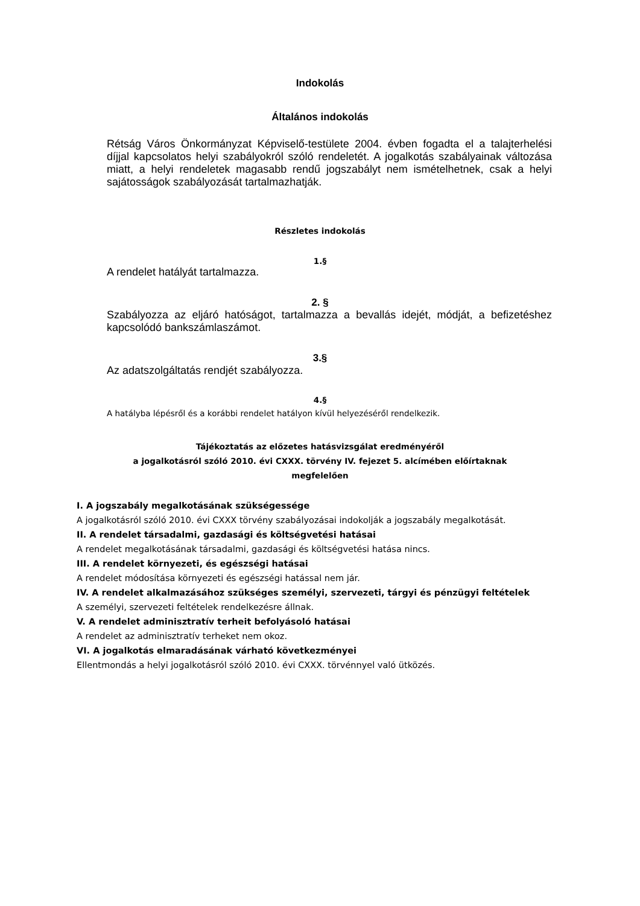Indokolás
Általános indokolás
Rétság Város Önkormányzat Képviselő-testülete 2004. évben fogadta el a talajterhelési díjjal kapcsolatos helyi szabályokról szóló rendeletét. A jogalkotás szabályainak változása miatt, a helyi rendeletek magasabb rendű jogszabályt nem ismételhetnek, csak a helyi sajátosságok szabályozását tartalmazhatják.
Részletes indokolás
1.§
A rendelet hatályát tartalmazza.
2. §
Szabályozza az eljáró hatóságot, tartalmazza a bevallás idejét, módját, a befizetéshez kapcsolódó bankszámlaszámot.
3.§
Az adatszolgáltatás rendjét szabályozza.
4.§
A hatályba lépésről és a korábbi rendelet hatályon kívül helyezéséről rendelkezik.
Tájékoztatás az előzetes hatásvizsgálat eredményéről
a jogalkotásról szóló 2010. évi CXXX. törvény IV. fejezet 5. alcímében előírtaknak
megfelelően
I. A jogszabály megalkotásának szükségessége
A jogalkotásról szóló 2010. évi CXXX törvény szabályozásai indokolják a jogszabály megalkotását.
II. A rendelet társadalmi, gazdasági és költségvetési hatásai
A rendelet megalkotásának társadalmi, gazdasági és költségvetési hatása nincs.
III. A rendelet környezeti, és egészségi hatásai
A rendelet módosítása környezeti és egészségi hatással nem jár.
IV. A rendelet alkalmazásához szükséges személyi, szervezeti, tárgyi és pénzügyi feltételek
A személyi, szervezeti feltételek rendelkezésre állnak.
V. A rendelet adminisztratív terheit befolyásoló hatásai
A rendelet az adminisztratív terheket nem okoz.
VI. A jogalkotás elmaradásának várható következményei
Ellentmondás a helyi jogalkotásról szóló 2010. évi CXXX. törvénnyel való ütközés.